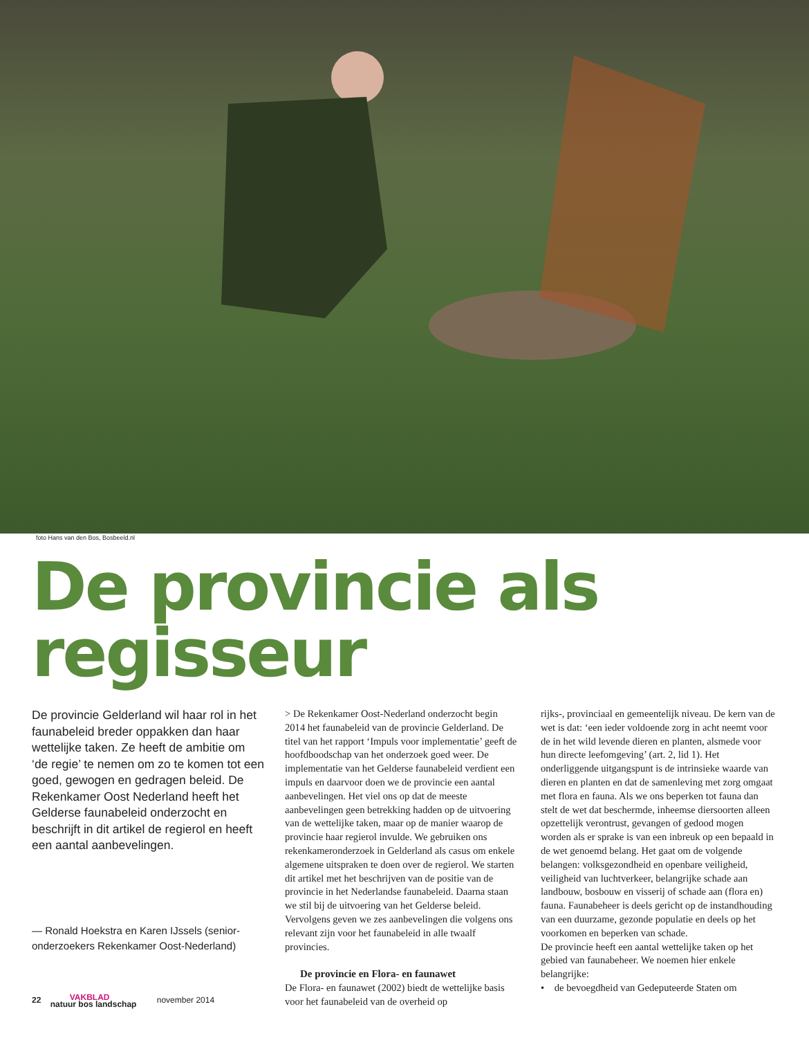foto Hans van den Bos, Bosbeeld.nl
De provincie als regisseur
De provincie Gelderland wil haar rol in het faunabeleid breder oppakken dan haar wettelijke taken. Ze heeft de ambitie om ‘de regie’ te nemen om zo te komen tot een goed, gewogen en gedragen beleid. De Rekenkamer Oost Nederland heeft het Gelderse faunabeleid onderzocht en beschrijft in dit artikel de regierol en heeft een aantal aanbevelingen.
— Ronald Hoekstra en Karen IJssels (senior-onderzoekers Rekenkamer Oost-Nederland)
> De Rekenkamer Oost-Nederland onderzocht begin 2014 het faunabeleid van de provincie Gelderland. De titel van het rapport ‘Impuls voor implementatie’ geeft de hoofdboodschap van het onderzoek goed weer. De implementatie van het Gelderse faunabeleid verdient een impuls en daarvoor doen we de provincie een aantal aanbevelingen. Het viel ons op dat de meeste aanbevelingen geen betrekking hadden op de uitvoering van de wettelijke taken, maar op de manier waarop de provincie haar regierol invulde. We gebruiken ons rekenkameronderzoek in Gelderland als casus om enkele algemene uitspraken te doen over de regierol. We starten dit artikel met het beschrijven van de positie van de provincie in het Nederlandse faunabeleid. Daarna staan we stil bij de uitvoering van het Gelderse beleid. Vervolgens geven we zes aanbevelingen die volgens ons relevant zijn voor het faunabeleid in alle twaalf provincies.
De provincie en Flora- en faunawet
De Flora- en faunawet (2002) biedt de wettelijke basis voor het faunabeleid van de overheid op
rijks-, provinciaal en gemeentelijk niveau. De kern van de wet is dat: ‘een ieder voldoende zorg in acht neemt voor de in het wild levende dieren en planten, alsmede voor hun directe leefomgeving’ (art. 2, lid 1). Het onderliggende uitgangspunt is de intrinsieke waarde van dieren en planten en dat de samenleving met zorg omgaat met flora en fauna. Als we ons beperken tot fauna dan stelt de wet dat beschermde, inheemse diersoorten alleen opzettelijk verontrust, gevangen of gedood mogen worden als er sprake is van een inbreuk op een bepaald in de wet genoemd belang. Het gaat om de volgende belangen: volksgezondheid en openbare veiligheid, veiligheid van luchtverkeer, belangrijke schade aan landbouw, bosbouw en visserij of schade aan (flora en) fauna. Faunabeheer is deels gericht op de instandhouding van een duurzame, gezonde populatie en deels op het voorkomen en beperken van schade.
De provincie heeft een aantal wettelijke taken op het gebied van faunabeheer. We noemen hier enkele belangrijke:
• de bevoegdheid van Gedeputeerde Staten om
22 VAKBLAD
natuur bos landschap november 2014